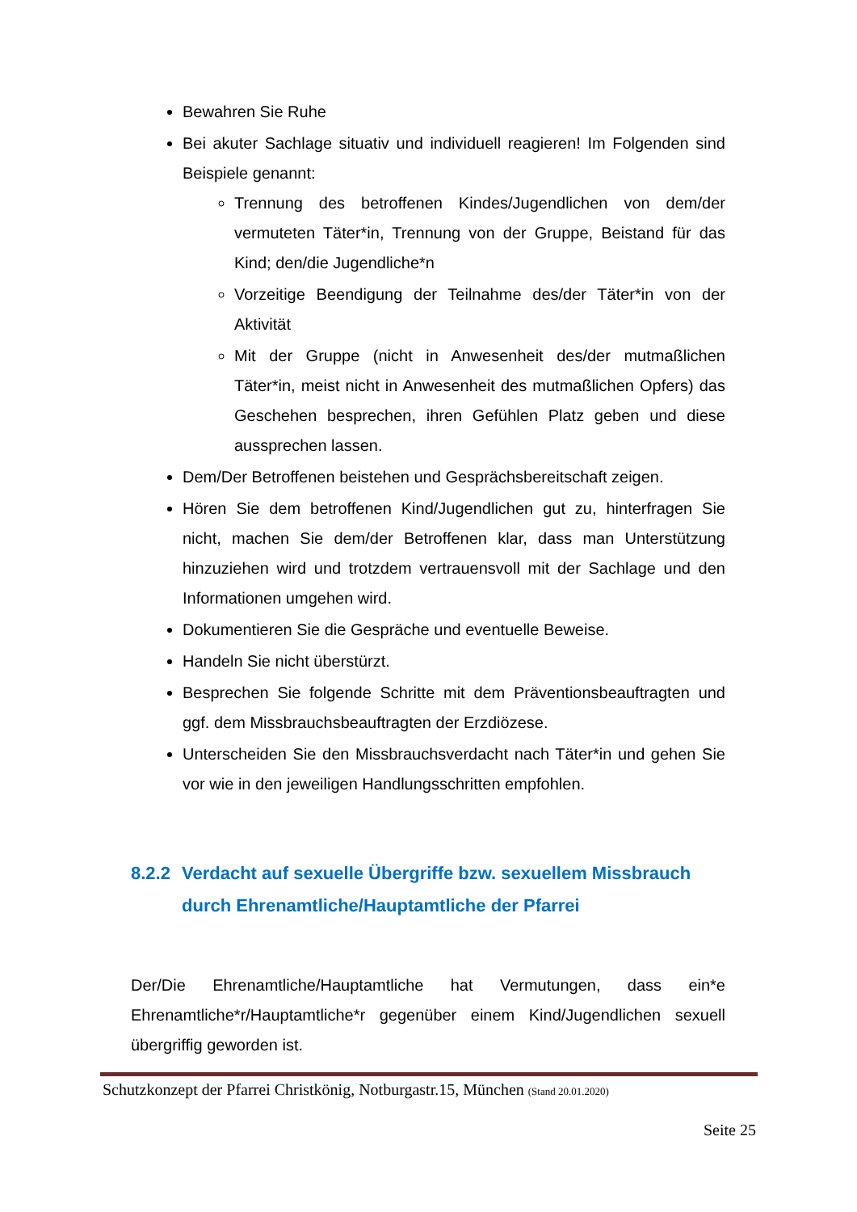Bewahren Sie Ruhe
Bei akuter Sachlage situativ und individuell reagieren! Im Folgenden sind Beispiele genannt:
Trennung des betroffenen Kindes/Jugendlichen von dem/der vermuteten Täter*in, Trennung von der Gruppe, Beistand für das Kind; den/die Jugendliche*n
Vorzeitige Beendigung der Teilnahme des/der Täter*in von der Aktivität
Mit der Gruppe (nicht in Anwesenheit des/der mutmaßlichen Täter*in, meist nicht in Anwesenheit des mutmaßlichen Opfers) das Geschehen besprechen, ihren Gefühlen Platz geben und diese aussprechen lassen.
Dem/Der Betroffenen beistehen und Gesprächsbereitschaft zeigen.
Hören Sie dem betroffenen Kind/Jugendlichen gut zu, hinterfragen Sie nicht, machen Sie dem/der Betroffenen klar, dass man Unterstützung hinzuziehen wird und trotzdem vertrauensvoll mit der Sachlage und den Informationen umgehen wird.
Dokumentieren Sie die Gespräche und eventuelle Beweise.
Handeln Sie nicht überstürzt.
Besprechen Sie folgende Schritte mit dem Präventionsbeauftragten und ggf. dem Missbrauchsbeauftragten der Erzdiözese.
Unterscheiden Sie den Missbrauchsverdacht nach Täter*in und gehen Sie vor wie in den jeweiligen Handlungsschritten empfohlen.
8.2.2 Verdacht auf sexuelle Übergriffe bzw. sexuellem Missbrauch durch Ehrenamtliche/Hauptamtliche der Pfarrei
Der/Die Ehrenamtliche/Hauptamtliche hat Vermutungen, dass ein*e Ehrenamtliche*r/Hauptamtliche*r gegenüber einem Kind/Jugendlichen sexuell übergriffig geworden ist.
Schutzkonzept der Pfarrei Christkönig, Notburgastr.15, München (Stand 20.01.2020)
Seite 25